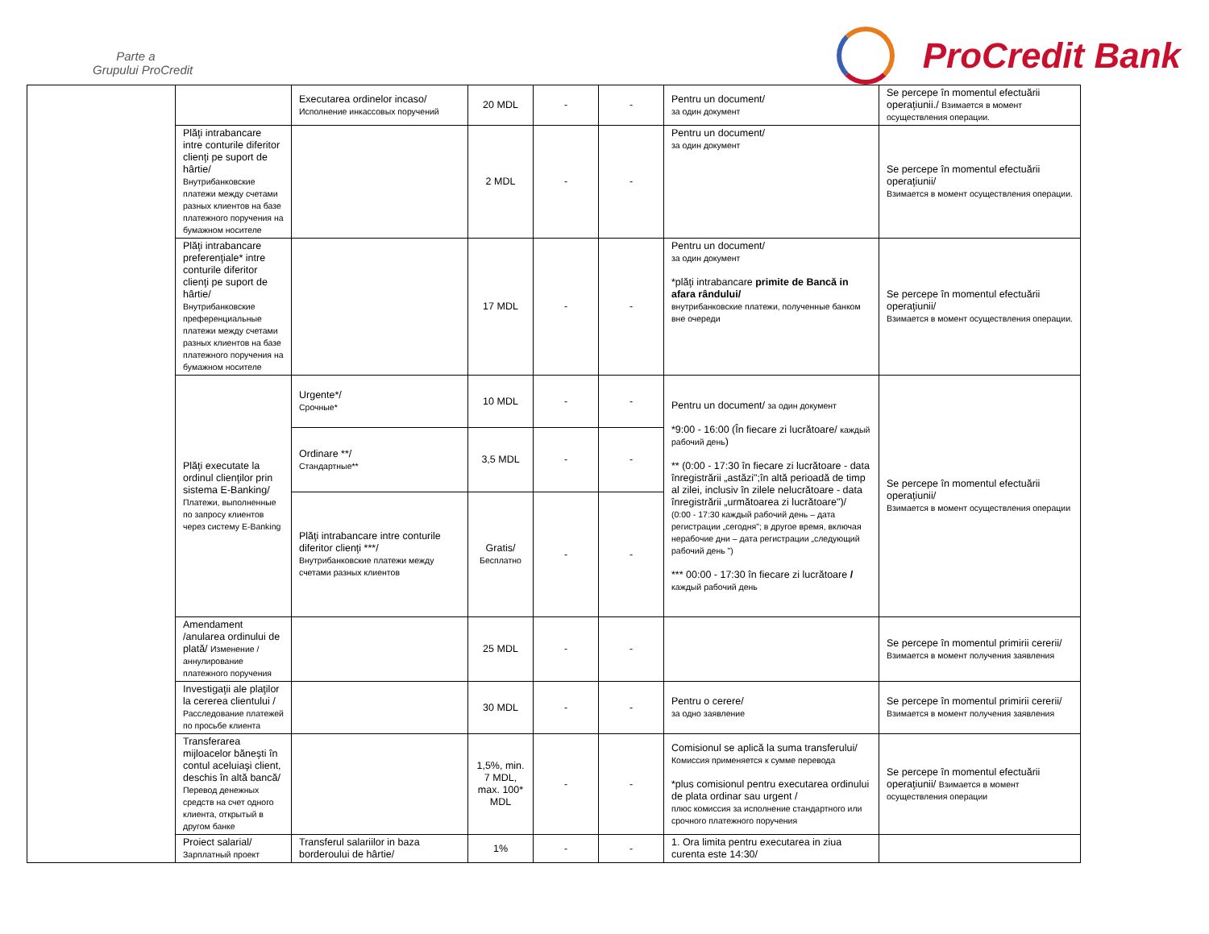Parte a
Grupului ProCredit
ProCredit Bank
| | | Executarea ordinelor incaso/ Исполнение инкассовых поручений | 20 MDL | - | - | Pentru un document/ за один документ | Se percepe în momentul efectuării operaţiunii./ Взимается в момент осуществления операции. |
| | Plăţi intrabancare intre conturile diferitor clienţi pe suport de hârtie/ Внутрибанковские платежи между счетами разных клиентов на базе платежного поручения на бумажном носителе | | 2 MDL | - | - | Pentru un document/ за один документ | Se percepe în momentul efectuării operaţiunii/ Взимается в момент осуществления операции. |
| | Plăţi intrabancare preferenţiale* intre conturile diferitor clienţi pe suport de hârtie/ Внутрибанковские преференциальные платежи между счетами разных клиентов на базе платежного поручения на бумажном носителе | | 17 MDL | - | - | Pentru un document/ за один документ *plăţi intrabancare primite de Bancă in afara rândului/ внутрибанковские платежи, полученные банком вне очереди | Se percepe în momentul efectuării operaţiunii/ Взимается в момент осуществления операции. |
| | Plăţi executate la ordinul clienţilor prin sistema E-Banking/ Платежи, выполненные по запросу клиентов через систему E-Banking | Urgente*/ Срочные* | 10 MDL | - | - | Pentru un document/ за один документ *9:00 - 16:00 (În fiecare zi lucrătoare/ каждый рабочий день ) ** (0:00 - 17:30 în fiecare zi lucrătoare - data înregistrării „astăzi";în altă perioadă de timp al zilei, inclusiv în zilele nelucrătoare - data înregistrării „următoarea zi lucrătoare")/ (0:00 - 17:30 каждый рабочий день – дата регистрации „сегодня"; в другое время, включая нерабочие дни – дата регистрации „следующий рабочий день ") *** 00:00 - 17:30 în fiecare zi lucrătoare / каждый рабочий день | Se percepe în momentul efectuării operaţiunii/ Взимается в момент осуществления операции |
| | | Ordinare **/ Стандартные** | 3,5 MDL | - | - | | |
| | | Plăţi intrabancare intre conturile diferitor clienţi ***/ Внутрибанковские платежи между счетами разных клиентов | Gratis/ Бесплатно | - | - | | |
| | Amendament /anularea ordinului de plată/ Изменение /аннулирование платежного поручения | | 25 MDL | - | - | | Se percepe în momentul primirii cererii/ Взимается в момент получения заявления |
| | Investigaţii ale plaţilor la cererea clientului / Расследование платежей по просьбе клиента | | 30 MDL | - | - | Pentru o cerere/ за одно заявление | Se percepe în momentul primirii cererii/ Взимается в момент получения заявления |
| | Transferarea mijloacelor băneşti în contul aceluiaşi client, deschis în altă bancă/ Перевод денежных средств на счет одного клиента, открытый в другом банке | | 1,5%, min. 7 MDL, max. 100* MDL | - | - | Comisionul se aplică la suma transferului/ Комиссия применяется к сумме перевода *plus comisionul pentru executarea ordinului de plata ordinar sau urgent / плюс комиссия за исполнение стандартного или срочного платежного поручения | Se percepe în momentul efectuării operaţiunii/ Взимается в момент осуществления операции |
| | Proiect salarial/ Зарплатный проект | Transferul salariilor in baza borderoului de hârtie/ | 1% | - | - | 1. Ora limita pentru executarea in ziua curenta este 14:30/ | |